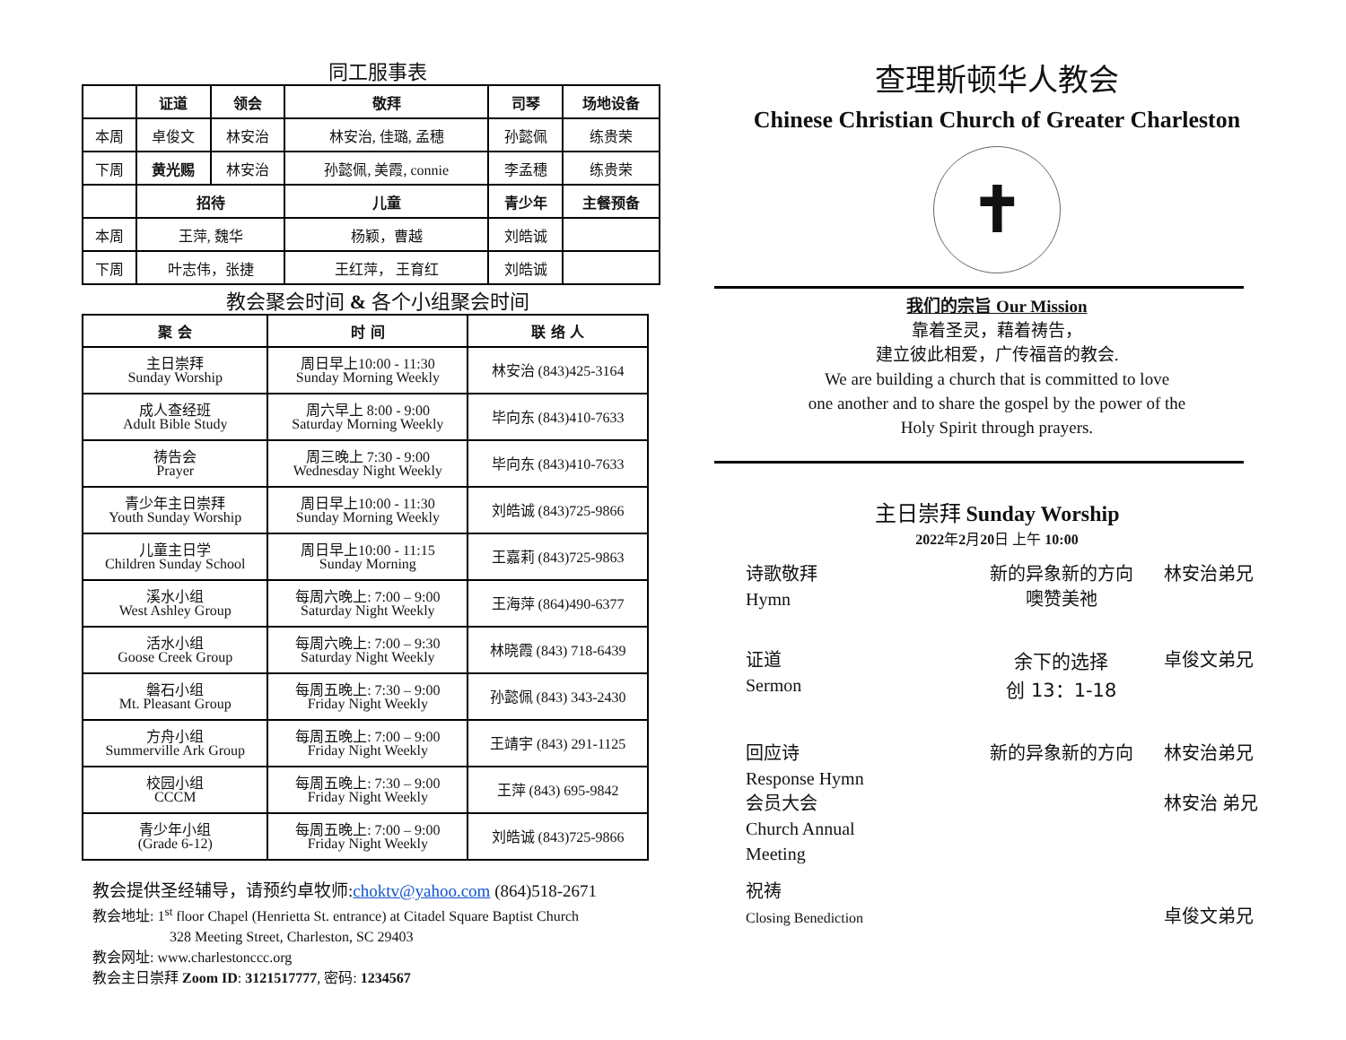同工服事表
| | 证道 | 领会 | 敬拜 | 司琴 | 场地设备 |
| --- | --- | --- | --- | --- | --- |
| 本周 | 卓俊文 | 林安治 | 林安治, 佳璐, 孟穗 | 孙懿佩 | 练贵荣 |
| 下周 | 黄光赐 | 林安治 | 孙懿佩, 美霞, connie | 李孟穗 | 练贵荣 |
| | 招待 | | 儿童 | 青少年 | 主餐预备 |
| 本周 | 王萍, 魏华 | | 杨颖，曹越 | 刘皓诚 | |
| 下周 | 叶志伟，张捷 | | 王红萍， 王育红 | 刘皓诚 | |
教会聚会时间 & 各个小组聚会时间
| 聚 会 | 时 间 | 联 络 人 |
| --- | --- | --- |
| 主日崇拜 Sunday Worship | 周日早上10:00 - 11:30 Sunday Morning Weekly | 林安治 (843)425-3164 |
| 成人查经班 Adult Bible Study | 周六早上 8:00 - 9:00 Saturday Morning Weekly | 毕向东 (843)410-7633 |
| 祷告会 Prayer | 周三晚上 7:30 - 9:00 Wednesday Night Weekly | 毕向东 (843)410-7633 |
| 青少年主日崇拜 Youth Sunday Worship | 周日早上10:00 - 11:30 Sunday Morning Weekly | 刘皓诚 (843)725-9866 |
| 儿童主日学 Children Sunday School | 周日早上10:00 - 11:15 Sunday Morning | 王嘉莉 (843)725-9863 |
| 溪水小组 West Ashley Group | 每周六晚上: 7:00 – 9:00 Saturday Night Weekly | 王海萍 (864)490-6377 |
| 活水小组 Goose Creek Group | 每周六晚上: 7:00 – 9:30 Saturday Night Weekly | 林晓霞 (843) 718-6439 |
| 磐石小组 Mt. Pleasant Group | 每周五晚上: 7:30 – 9:00 Friday Night Weekly | 孙懿佩 (843) 343-2430 |
| 方舟小组 Summerville Ark Group | 每周五晚上: 7:00 – 9:00 Friday Night Weekly | 王靖宇 (843) 291-1125 |
| 校园小组 CCCM | 每周五晚上: 7:30 – 9:00 Friday Night Weekly | 王萍 (843) 695-9842 |
| 青少年小组 (Grade 6-12) | 每周五晚上: 7:00 – 9:00 Friday Night Weekly | 刘皓诚 (843)725-9866 |
教会提供圣经辅导，请预约卓牧师:choktv@yahoo.com (864)518-2671
教会地址: 1<sup>st</sup> floor Chapel (Henrietta St. entrance) at Citadel Square Baptist Church
328 Meeting Street, Charleston, SC 29403
教会网址: www.charlestonccc.org
教会主日崇拜 Zoom ID: 3121517777, 密码: 1234567
查理斯顿华人教会
Chinese Christian Church of Greater Charleston
✝
我们的宗旨 Our Mission
靠着圣灵，藉着祷告，
建立彼此相爱，广传福音的教会.
We are building a church that is committed to love
one another and to share the gospel by the power of the
Holy Spirit through prayers.
主日崇拜 Sunday Worship
2022年2月20日 上午 10:00
诗歌敬拜
Hymn
新的异象新的方向
噢赞美祂
林安治弟兄
证道
Sermon
余下的选择
创 13：1-18
卓俊文弟兄
回应诗
Response Hymn
新的异象新的方向 林安治弟兄
会员大会
Church Annual
Meeting
林安治 弟兄
祝祷
Closing Benediction
卓俊文弟兄